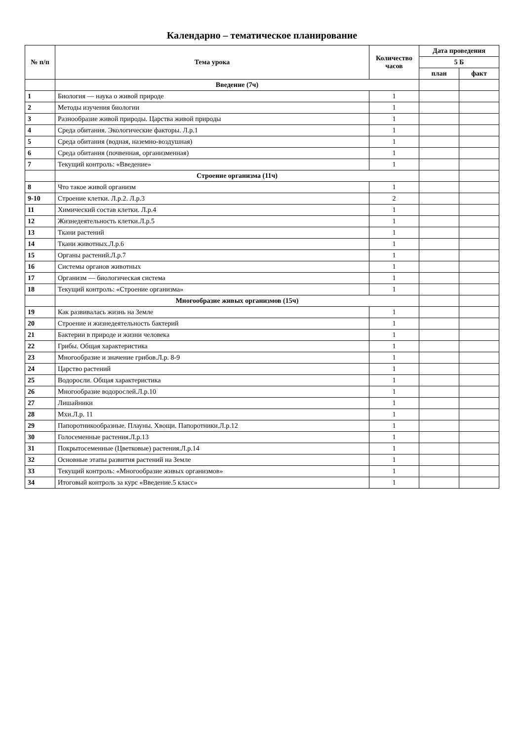Календарно – тематическое планирование
| № п/п | Тема урока | Количество часов | Дата проведения | |
| --- | --- | --- | --- | --- |
| | | | 5 Б | |
| | | | план | факт |
| | Введение (7ч) | | | |
| 1 | Биология — наука о живой природе | 1 | | |
| 2 | Методы изучения биологии | 1 | | |
| 3 | Разнообразие живой природы. Царства живой природы | 1 | | |
| 4 | Среда обитания. Экологические факторы. Л.р.1 | 1 | | |
| 5 | Среда обитания (водная, наземно-воздушная) | 1 | | |
| 6 | Среда обитания (почвенная, организменная) | 1 | | |
| 7 | Текущий контроль: «Введение» | 1 | | |
| | Строение организма (11ч) | | | |
| 8 | Что такое живой организм | 1 | | |
| 9-10 | Строение клетки. Л.р.2. Л.р.3 | 2 | | |
| 11 | Химический состав клетки. Л.р.4 | 1 | | |
| 12 | Жизнедеятельность клетки.Л.р.5 | 1 | | |
| 13 | Ткани растений | 1 | | |
| 14 | Ткани животных.Л.р.6 | 1 | | |
| 15 | Органы растений.Л.р.7 | 1 | | |
| 16 | Системы органов животных | 1 | | |
| 17 | Организм — биологическая система | 1 | | |
| 18 | Текущий контроль: «Строение организма» | 1 | | |
| | Многообразие живых организмов (15ч) | | | |
| 19 | Как развивалась жизнь на Земле | 1 | | |
| 20 | Строение и жизнедеятельность бактерий | 1 | | |
| 21 | Бактерии в природе и жизни человека | 1 | | |
| 22 | Грибы. Общая характеристика | 1 | | |
| 23 | Многообразие и значение грибов.Л.р. 8-9 | 1 | | |
| 24 | Царство растений | 1 | | |
| 25 | Водоросли. Общая характеристика | 1 | | |
| 26 | Многообразие водорослей.Л.р.10 | 1 | | |
| 27 | Лишайники | 1 | | |
| 28 | Мхи.Л.р. 11 | 1 | | |
| 29 | Папоротникообразные. Плауны. Хвощи. Папоротники.Л.р.12 | 1 | | |
| 30 | Голосеменные растения.Л.р.13 | 1 | | |
| 31 | Покрытосеменные (Цветковые) растения.Л.р.14 | 1 | | |
| 32 | Основные этапы развития растений на Земле | 1 | | |
| 33 | Текущий контроль: «Многообразие живых организмов» | 1 | | |
| 34 | Итоговый контроль за курс «Введение.5 класс» | 1 | | |